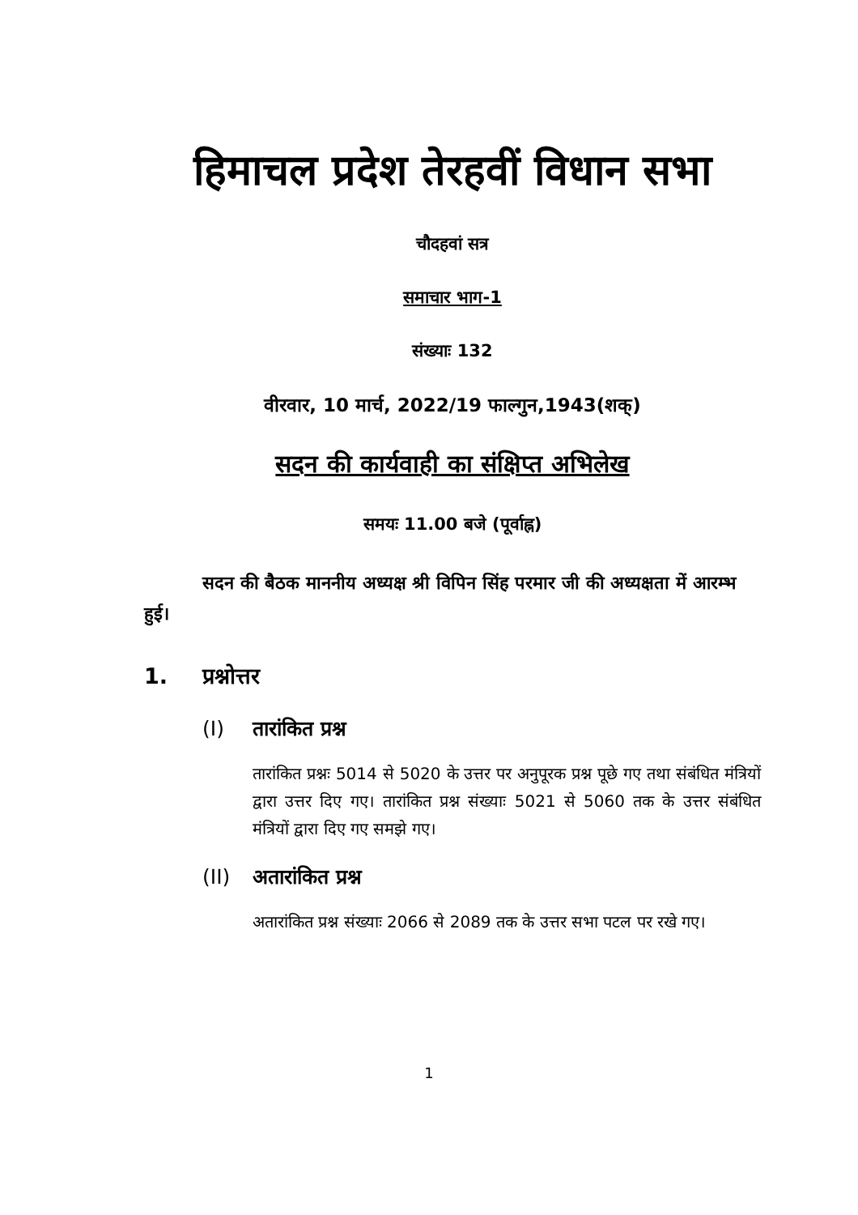हिमाचल प्रदेश तेरहवीं विधान सभा
चौदहवां सत्र
समाचार भाग-1
संख्याः 132
वीरवार, 10 मार्च, 2022/19 फाल्गुन,1943(शक्)
सदन की कार्यवाही का संक्षिप्त अभिलेख
समयः 11.00 बजे (पूर्वाह्न)
सदन की बैठक माननीय अध्यक्ष श्री विपिन सिंह परमार जी की अध्यक्षता में आरम्भ हुई।
1. प्रश्नोत्तर
(I) तारांकित प्रश्न
तारांकित प्रश्नः 5014 से 5020 के उत्तर पर अनुपूरक प्रश्न पूछे गए तथा संबंधित मंत्रियों द्वारा उत्तर दिए गए। तारांकित प्रश्न संख्याः 5021 से 5060 तक के उत्तर संबंधित मंत्रियों द्वारा दिए गए समझे गए।
(II) अतारांकित प्रश्न
अतारांकित प्रश्न संख्याः 2066 से 2089 तक के उत्तर सभा पटल पर रखे गए।
1